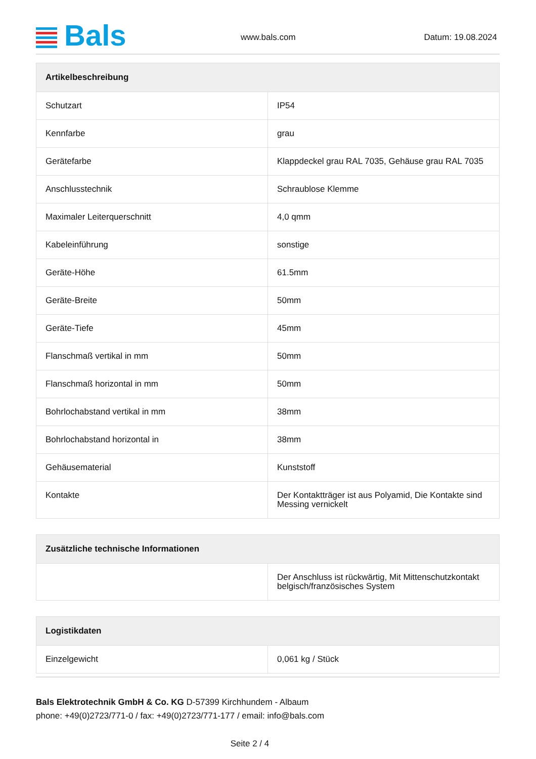Bals www.bals.com Datum: 19.08.2024
| Artikelbeschreibung | |
| --- | --- |
| Schutzart | IP54 |
| Kennfarbe | grau |
| Gerätefarbe | Klappdeckel grau RAL 7035, Gehäuse grau RAL 7035 |
| Anschlusstechnik | Schraublose Klemme |
| Maximaler Leiterquerschnitt | 4,0 qmm |
| Kabeleinführung | sonstige |
| Geräte-Höhe | 61.5mm |
| Geräte-Breite | 50mm |
| Geräte-Tiefe | 45mm |
| Flanschmaß vertikal in mm | 50mm |
| Flanschmaß horizontal in mm | 50mm |
| Bohrlochabstand vertikal in mm | 38mm |
| Bohrlochabstand horizontal in | 38mm |
| Gehäusematerial | Kunststoff |
| Kontakte | Der Kontaktträger ist aus Polyamid, Die Kontakte sind Messing vernickelt |
| Zusätzliche technische Informationen | |
| --- | --- |
| | Der Anschluss ist rückwärtig, Mit Mittenschutzkontakt belgisch/französisches System |
| Logistikdaten | |
| --- | --- |
| Einzelgewicht | 0,061 kg / Stück |
Bals Elektrotechnik GmbH & Co. KG D-57399 Kirchhundem - Albaum
phone: +49(0)2723/771-0 / fax: +49(0)2723/771-177 / email: info@bals.com
Seite 2 / 4